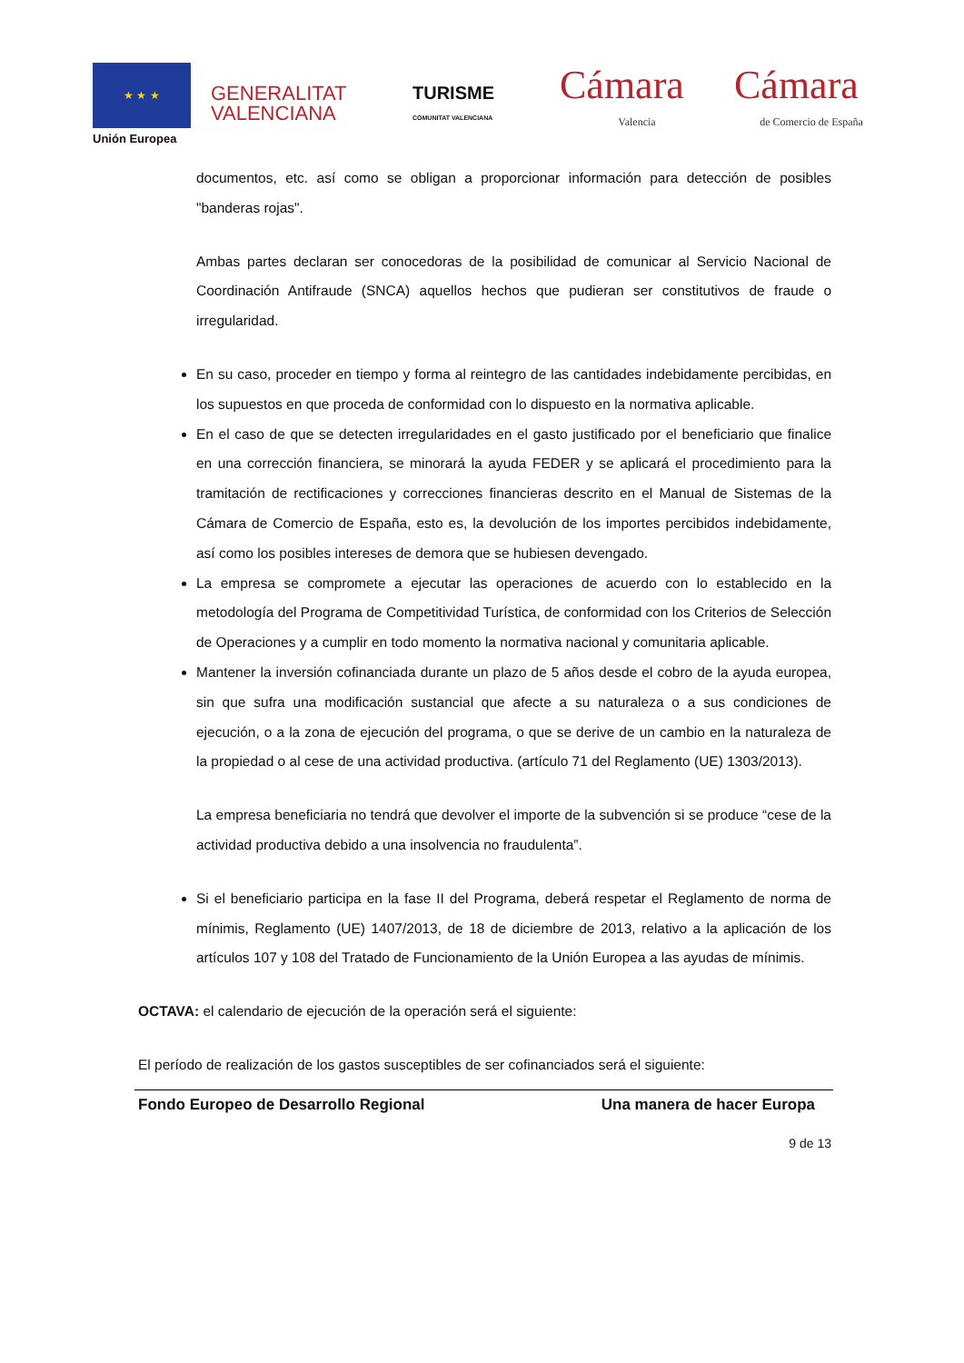★ ★ ★
Unión Europea
GENERALITAT
VALENCIANA
TURISME
COMUNITAT VALENCIANA
Cámara
Valencia
Cámara
de Comercio de España
documentos, etc. así como se obligan a proporcionar información para detección de posibles "banderas rojas".
Ambas partes declaran ser conocedoras de la posibilidad de comunicar al Servicio Nacional de Coordinación Antifraude (SNCA) aquellos hechos que pudieran ser constitutivos de fraude o irregularidad.
En su caso, proceder en tiempo y forma al reintegro de las cantidades indebidamente percibidas, en los supuestos en que proceda de conformidad con lo dispuesto en la normativa aplicable.
En el caso de que se detecten irregularidades en el gasto justificado por el beneficiario que finalice en una corrección financiera, se minorará la ayuda FEDER y se aplicará el procedimiento para la tramitación de rectificaciones y correcciones financieras descrito en el Manual de Sistemas de la Cámara de Comercio de España, esto es, la devolución de los importes percibidos indebidamente, así como los posibles intereses de demora que se hubiesen devengado.
La empresa se compromete a ejecutar las operaciones de acuerdo con lo establecido en la metodología del Programa de Competitividad Turística, de conformidad con los Criterios de Selección de Operaciones y a cumplir en todo momento la normativa nacional y comunitaria aplicable.
Mantener la inversión cofinanciada durante un plazo de 5 años desde el cobro de la ayuda europea, sin que sufra una modificación sustancial que afecte a su naturaleza o a sus condiciones de ejecución, o a la zona de ejecución del programa, o que se derive de un cambio en la naturaleza de la propiedad o al cese de una actividad productiva. (artículo 71 del Reglamento (UE) 1303/2013).
La empresa beneficiaria no tendrá que devolver el importe de la subvención si se produce “cese de la actividad productiva debido a una insolvencia no fraudulenta”.
Si el beneficiario participa en la fase II del Programa, deberá respetar el Reglamento de norma de mínimis, Reglamento (UE) 1407/2013, de 18 de diciembre de 2013, relativo a la aplicación de los artículos 107 y 108 del Tratado de Funcionamiento de la Unión Europea a las ayudas de mínimis.
OCTAVA: el calendario de ejecución de la operación será el siguiente:
El período de realización de los gastos susceptibles de ser cofinanciados será el siguiente:
Fondo Europeo de Desarrollo Regional Una manera de hacer Europa
9 de 13